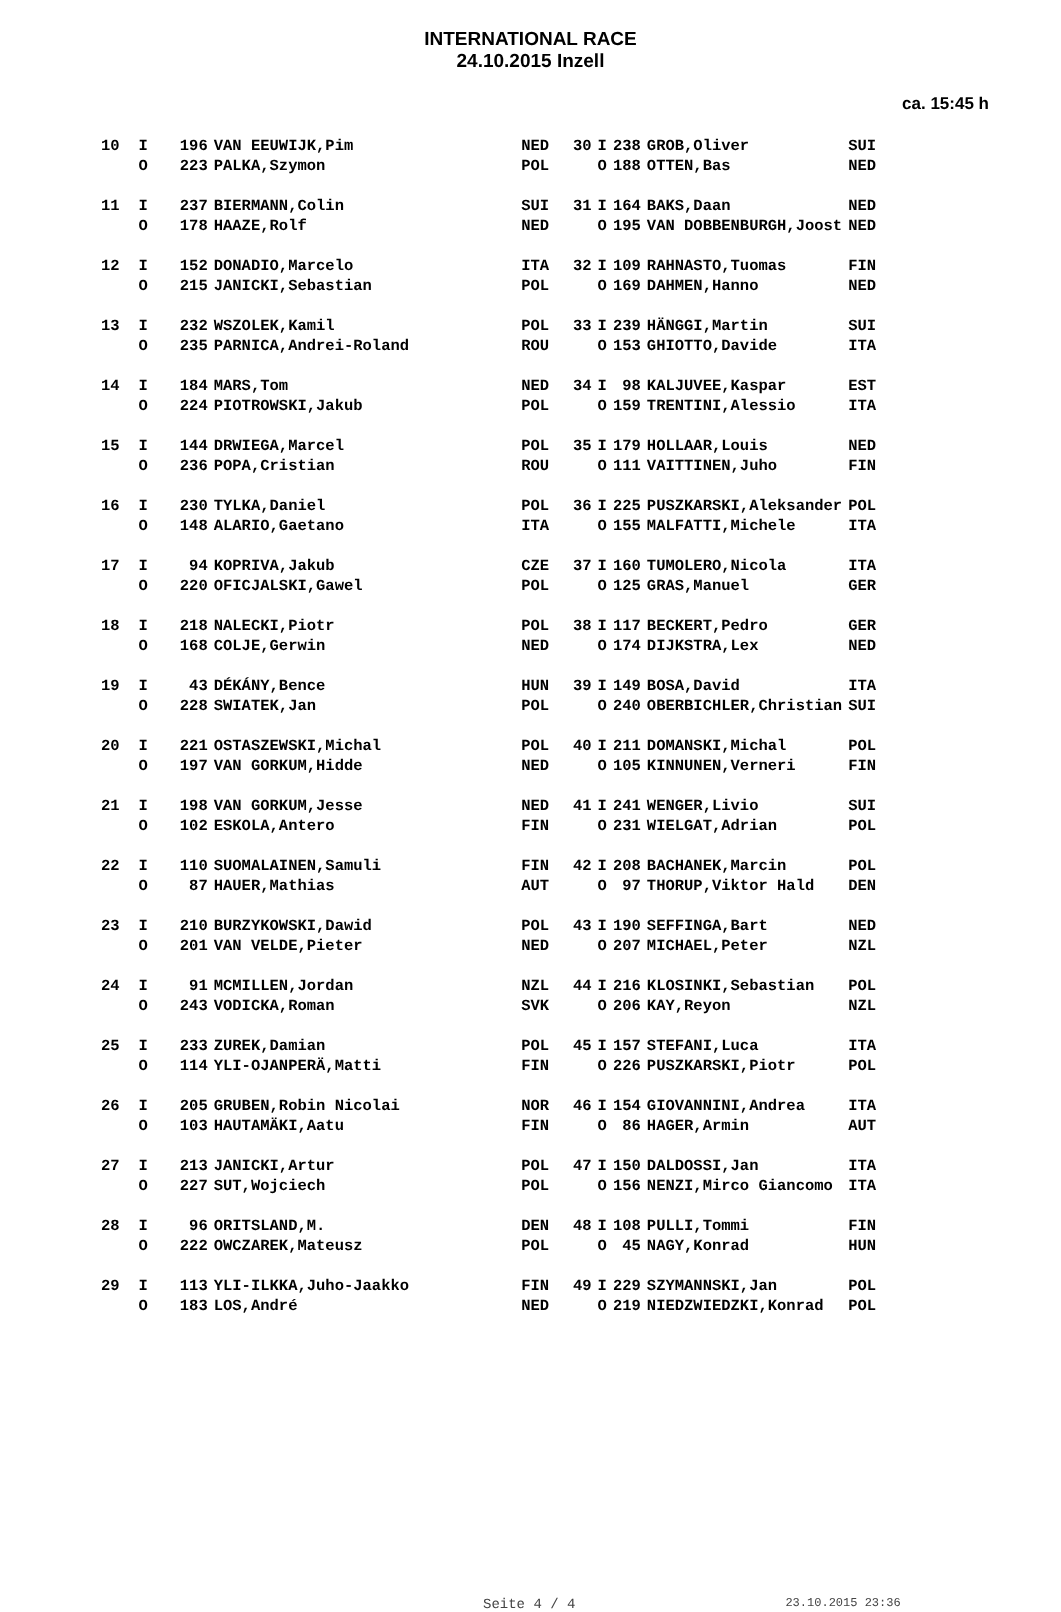INTERNATIONAL RACE
24.10.2015 Inzell
ca. 15:45 h
| 10 | I | 196 | VAN EEUWIJK,Pim | NED |
| | O | 223 | PALKA,Szymon | POL |
| 11 | I | 237 | BIERMANN,Colin | SUI |
| | O | 178 | HAAZE,Rolf | NED |
| 12 | I | 152 | DONADIO,Marcelo | ITA |
| | O | 215 | JANICKI,Sebastian | POL |
| 13 | I | 232 | WSZOLEK,Kamil | POL |
| | O | 235 | PARNICA,Andrei-Roland | ROU |
| 14 | I | 184 | MARS,Tom | NED |
| | O | 224 | PIOTROWSKI,Jakub | POL |
| 15 | I | 144 | DRWIEGA,Marcel | POL |
| | O | 236 | POPA,Cristian | ROU |
| 16 | I | 230 | TYLKA,Daniel | POL |
| | O | 148 | ALARIO,Gaetano | ITA |
| 17 | I | 94 | KOPRIVA,Jakub | CZE |
| | O | 220 | OFICJALSKI,Gawel | POL |
| 18 | I | 218 | NALECKI,Piotr | POL |
| | O | 168 | COLJE,Gerwin | NED |
| 19 | I | 43 | DÉKÁNY,Bence | HUN |
| | O | 228 | SWIATEK,Jan | POL |
| 20 | I | 221 | OSTASZEWSKI,Michal | POL |
| | O | 197 | VAN GORKUM,Hidde | NED |
| 21 | I | 198 | VAN GORKUM,Jesse | NED |
| | O | 102 | ESKOLA,Antero | FIN |
| 22 | I | 110 | SUOMALAINEN,Samuli | FIN |
| | O | 87 | HAUER,Mathias | AUT |
| 23 | I | 210 | BURZYKOWSKI,Dawid | POL |
| | O | 201 | VAN VELDE,Pieter | NED |
| 24 | I | 91 | MCMILLEN,Jordan | NZL |
| | O | 243 | VODICKA,Roman | SVK |
| 25 | I | 233 | ZUREK,Damian | POL |
| | O | 114 | YLI-OJANPERÄ,Matti | FIN |
| 26 | I | 205 | GRUBEN,Robin Nicolai | NOR |
| | O | 103 | HAUTAMÄKI,Aatu | FIN |
| 27 | I | 213 | JANICKI,Artur | POL |
| | O | 227 | SUT,Wojciech | POL |
| 28 | I | 96 | ORITSLAND,M. | DEN |
| | O | 222 | OWCZAREK,Mateusz | POL |
| 29 | I | 113 | YLI-ILKKA,Juho-Jaakko | FIN |
| | O | 183 | LOS,André | NED |
| 30 | I | 238 | GROB,Oliver | SUI |
| | O | 188 | OTTEN,Bas | NED |
| 31 | I | 164 | BAKS,Daan | NED |
| | O | 195 | VAN DOBBENBURGH,Joost | NED |
| 32 | I | 109 | RAHNASTO,Tuomas | FIN |
| | O | 169 | DAHMEN,Hanno | NED |
| 33 | I | 239 | HÄNGGI,Martin | SUI |
| | O | 153 | GHIOTTO,Davide | ITA |
| 34 | I | 98 | KALJUVEE,Kaspar | EST |
| | O | 159 | TRENTINI,Alessio | ITA |
| 35 | I | 179 | HOLLAAR,Louis | NED |
| | O | 111 | VAITTINEN,Juho | FIN |
| 36 | I | 225 | PUSZKARSKI,Aleksander | POL |
| | O | 155 | MALFATTI,Michele | ITA |
| 37 | I | 160 | TUMOLERO,Nicola | ITA |
| | O | 125 | GRAS,Manuel | GER |
| 38 | I | 117 | BECKERT,Pedro | GER |
| | O | 174 | DIJKSTRA,Lex | NED |
| 39 | I | 149 | BOSA,David | ITA |
| | O | 240 | OBERBICHLER,Christian | SUI |
| 40 | I | 211 | DOMANSKI,Michal | POL |
| | O | 105 | KINNUNEN,Verneri | FIN |
| 41 | I | 241 | WENGER,Livio | SUI |
| | O | 231 | WIELGAT,Adrian | POL |
| 42 | I | 208 | BACHANEK,Marcin | POL |
| | O | 97 | THORUP,Viktor Hald | DEN |
| 43 | I | 190 | SEFFINGA,Bart | NED |
| | O | 207 | MICHAEL,Peter | NZL |
| 44 | I | 216 | KLOSINKI,Sebastian | POL |
| | O | 206 | KAY,Reyon | NZL |
| 45 | I | 157 | STEFANI,Luca | ITA |
| | O | 226 | PUSZKARSKI,Piotr | POL |
| 46 | I | 154 | GIOVANNINI,Andrea | ITA |
| | O | 86 | HAGER,Armin | AUT |
| 47 | I | 150 | DALDOSSI,Jan | ITA |
| | O | 156 | NENZI,Mirco Giancomo | ITA |
| 48 | I | 108 | PULLI,Tommi | FIN |
| | O | 45 | NAGY,Konrad | HUN |
| 49 | I | 229 | SZYMANNSKI,Jan | POL |
| | O | 219 | NIEDZWIEDZKI,Konrad | POL |
Seite 4 / 4 23.10.2015 23:36